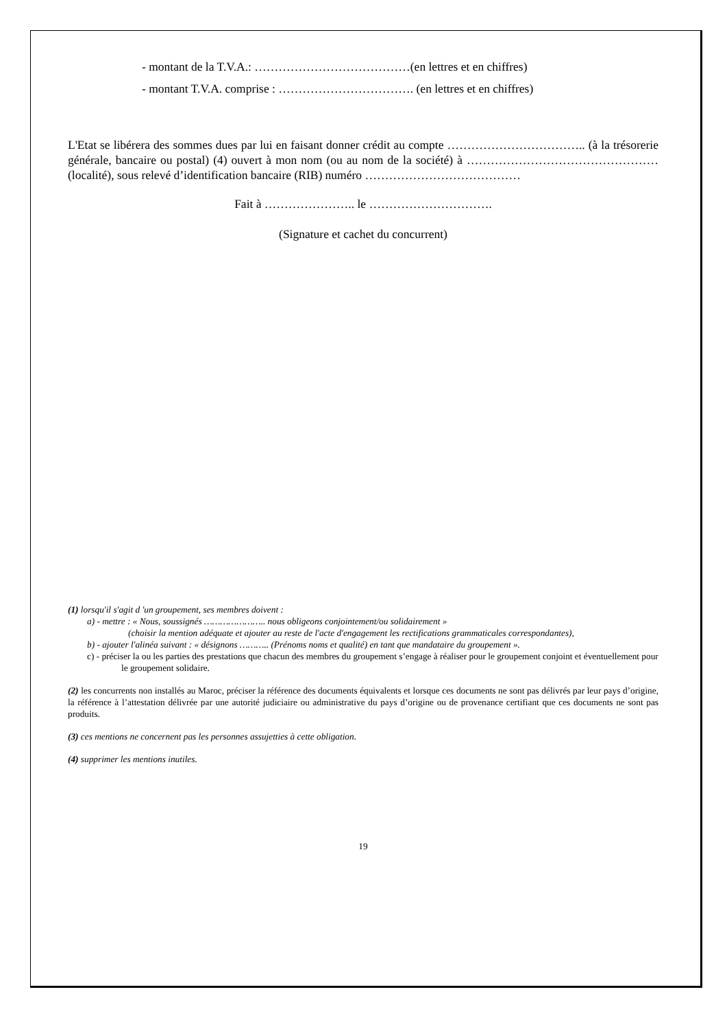- montant de la T.V.A.: …………………………………(en lettres et en chiffres)
- montant T.V.A. comprise : ……………………………. (en lettres et en chiffres)
L'Etat se libérera des sommes dues par lui en faisant donner crédit au compte …………………………….. (à la trésorerie générale, bancaire ou postal) (4) ouvert à mon nom (ou au nom de la société) à …………………………………………(localité), sous relevé d’identification bancaire (RIB) numéro …………………………………
Fait à ………………….. le ………………………….
(Signature et cachet du concurrent)
(1) lorsqu'il s'agit d 'un groupement, ses membres doivent :
a) - mettre : « Nous, soussignés ………………….. nous obligeons conjointement/ou solidairement »
(choisir la mention adéquate et ajouter au reste de l'acte d'engagement les rectifications grammaticales correspondantes),
b) - ajouter l'alinéa suivant : « désignons ……….. (Prénoms noms et qualité) en tant que mandataire du groupement ».
c) - préciser la ou les parties des prestations que chacun des membres du groupement s’engage à réaliser pour le groupement conjoint et éventuellement pour le groupement solidaire.
(2) les concurrents non installés au Maroc, préciser la référence des documents équivalents et lorsque ces documents ne sont pas délivrés par leur pays d’origine, la référence à l’attestation délivrée par une autorité judiciaire ou administrative du pays d’origine ou de provenance certifiant que ces documents ne sont pas produits.
(3) ces mentions ne concernent pas les personnes assujetties à cette obligation.
(4) supprimer les mentions inutiles.
19